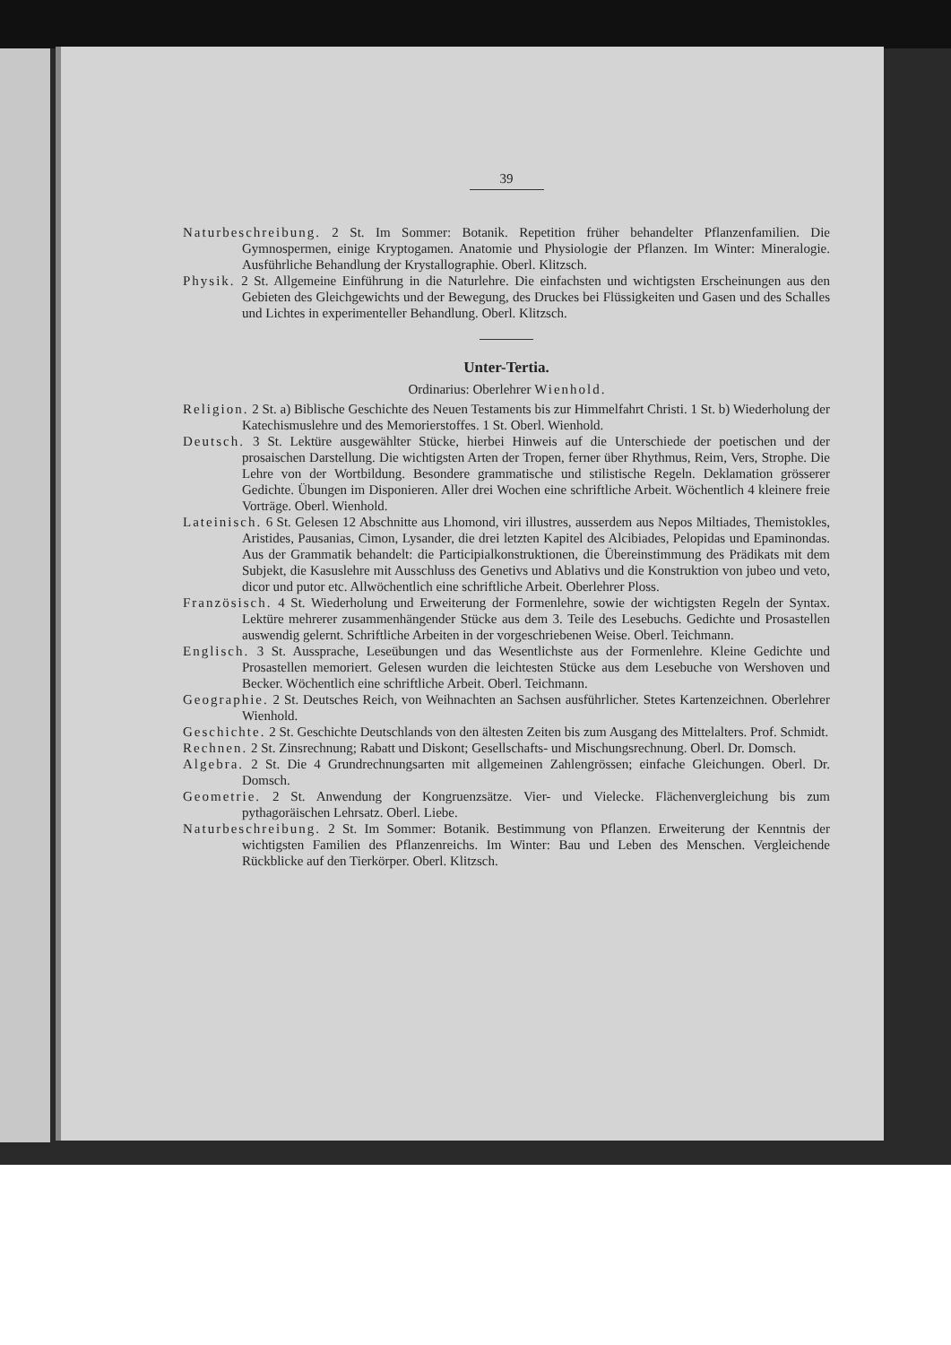39
Naturbeschreibung. 2 St. Im Sommer: Botanik. Repetition früher behandelter Pflanzenfamilien. Die Gymnospermen, einige Kryptogamen. Anatomie und Physiologie der Pflanzen. Im Winter: Mineralogie. Ausführliche Behandlung der Krystallographie. Oberl. Klitzsch.
Physik. 2 St. Allgemeine Einführung in die Naturlehre. Die einfachsten und wichtigsten Erscheinungen aus den Gebieten des Gleichgewichts und der Bewegung, des Druckes bei Flüssigkeiten und Gasen und des Schalles und Lichtes in experimenteller Behandlung. Oberl. Klitzsch.
Unter-Tertia.
Ordinarius: Oberlehrer Wienhold.
Religion. 2 St. a) Biblische Geschichte des Neuen Testaments bis zur Himmelfahrt Christi. 1 St. b) Wiederholung der Katechismuslehre und des Memorierstoffes. 1 St. Oberl. Wienhold.
Deutsch. 3 St. Lektüre ausgewählter Stücke, hierbei Hinweis auf die Unterschiede der poetischen und der prosaischen Darstellung. Die wichtigsten Arten der Tropen, ferner über Rhythmus, Reim, Vers, Strophe. Die Lehre von der Wortbildung. Besondere grammatische und stilistische Regeln. Deklamation grösserer Gedichte. Übungen im Disponieren. Aller drei Wochen eine schriftliche Arbeit. Wöchentlich 4 kleinere freie Vorträge. Oberl. Wienhold.
Lateinisch. 6 St. Gelesen 12 Abschnitte aus Lhomond, viri illustres, ausserdem aus Nepos Miltiades, Themistokles, Aristides, Pausanias, Cimon, Lysander, die drei letzten Kapitel des Alcibiades, Pelopidas und Epaminondas. Aus der Grammatik behandelt: die Participialkonstruktionen, die Übereinstimmung des Prädikats mit dem Subjekt, die Kasuslehre mit Ausschluss des Genetivs und Ablativs und die Konstruktion von jubeo und veto, dicor und putor etc. Allwöchentlich eine schriftliche Arbeit. Oberlehrer Ploss.
Französisch. 4 St. Wiederholung und Erweiterung der Formenlehre, sowie der wichtigsten Regeln der Syntax. Lektüre mehrerer zusammenhängender Stücke aus dem 3. Teile des Lesebuchs. Gedichte und Prosastellen auswendig gelernt. Schriftliche Arbeiten in der vorgeschriebenen Weise. Oberl. Teichmann.
Englisch. 3 St. Aussprache, Leseübungen und das Wesentlichste aus der Formenlehre. Kleine Gedichte und Prosastellen memoriert. Gelesen wurden die leichtesten Stücke aus dem Lesebuche von Wershoven und Becker. Wöchentlich eine schriftliche Arbeit. Oberl. Teichmann.
Geographie. 2 St. Deutsches Reich, von Weihnachten an Sachsen ausführlicher. Stetes Kartenzeichnen. Oberlehrer Wienhold.
Geschichte. 2 St. Geschichte Deutschlands von den ältesten Zeiten bis zum Ausgang des Mittelalters. Prof. Schmidt.
Rechnen. 2 St. Zinsrechnung; Rabatt und Diskont; Gesellschafts- und Mischungsrechnung. Oberl. Dr. Domsch.
Algebra. 2 St. Die 4 Grundrechnungsarten mit allgemeinen Zahlengrössen; einfache Gleichungen. Oberl. Dr. Domsch.
Geometrie. 2 St. Anwendung der Kongruenzsätze. Vier- und Vielecke. Flächenvergleichung bis zum pythagoräischen Lehrsatz. Oberl. Liebe.
Naturbeschreibung. 2 St. Im Sommer: Botanik. Bestimmung von Pflanzen. Erweiterung der Kenntnis der wichtigsten Familien des Pflanzenreichs. Im Winter: Bau und Leben des Menschen. Vergleichende Rückblicke auf den Tierkörper. Oberl. Klitzsch.